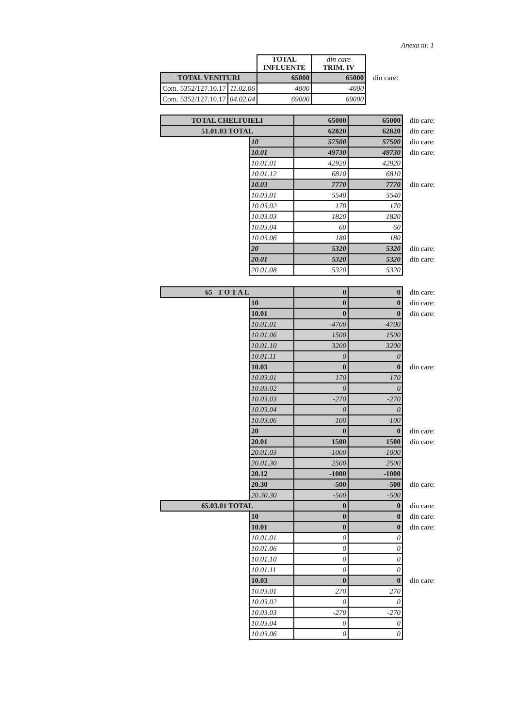Anexa nr. 1
| | | TOTAL INFLUENTE | din care TRIM. IV | |
| TOTAL VENITURI | | 65000 | 65000 | din care: |
| Com. 5352/127.10.17 | 11.02.06 | -4000 | -4000 | |
| Com. 5352/127.10.17 | 04.02.04 | 69000 | 69000 | |
| TOTAL CHELTUIELI | | 65000 | 65000 | din care: |
| 51.01.03 TOTAL | | 62820 | 62820 | din care: |
| | 10 | 57500 | 57500 | din care: |
| | 10.01 | 49730 | 49730 | din care: |
| | 10.01.01 | 42920 | 42920 | |
| | 10.01.12 | 6810 | 6810 | |
| | 10.03 | 7770 | 7770 | din care: |
| | 10.03.01 | 5540 | 5540 | |
| | 10.03.02 | 170 | 170 | |
| | 10.03.03 | 1820 | 1820 | |
| | 10.03.04 | 60 | 60 | |
| | 10.03.06 | 180 | 180 | |
| | 20 | 5320 | 5320 | din care: |
| | 20.01 | 5320 | 5320 | din care: |
| | 20.01.08 | 5320 | 5320 | |
| 65 T O T A L | | 0 | 0 | din care: |
| | 10 | 0 | 0 | din care: |
| | 10.01 | 0 | 0 | din care: |
| | 10.01.01 | -4700 | -4700 | |
| | 10.01.06 | 1500 | 1500 | |
| | 10.01.10 | 3200 | 3200 | |
| | 10.01.11 | 0 | 0 | |
| | 10.03 | 0 | 0 | din care: |
| | 10.03.01 | 170 | 170 | |
| | 10.03.02 | 0 | 0 | |
| | 10.03.03 | -270 | -270 | |
| | 10.03.04 | 0 | 0 | |
| | 10.03.06 | 100 | 100 | |
| | 20 | 0 | 0 | din care: |
| | 20.01 | 1500 | 1500 | din care: |
| | 20.01.03 | -1000 | -1000 | |
| | 20.01.30 | 2500 | 2500 | |
| | 20.12 | -1000 | -1000 | |
| | 20.30 | -500 | -500 | din care: |
| | 20.30.30 | -500 | -500 | |
| 65.03.01 TOTAL | | 0 | 0 | din care: |
| | 10 | 0 | 0 | din care: |
| | 10.01 | 0 | 0 | din care: |
| | 10.01.01 | 0 | 0 | |
| | 10.01.06 | 0 | 0 | |
| | 10.01.10 | 0 | 0 | |
| | 10.01.11 | 0 | 0 | |
| | 10.03 | 0 | 0 | din care: |
| | 10.03.01 | 270 | 270 | |
| | 10.03.02 | 0 | 0 | |
| | 10.03.03 | -270 | -270 | |
| | 10.03.04 | 0 | 0 | |
| | 10.03.06 | 0 | 0 | |